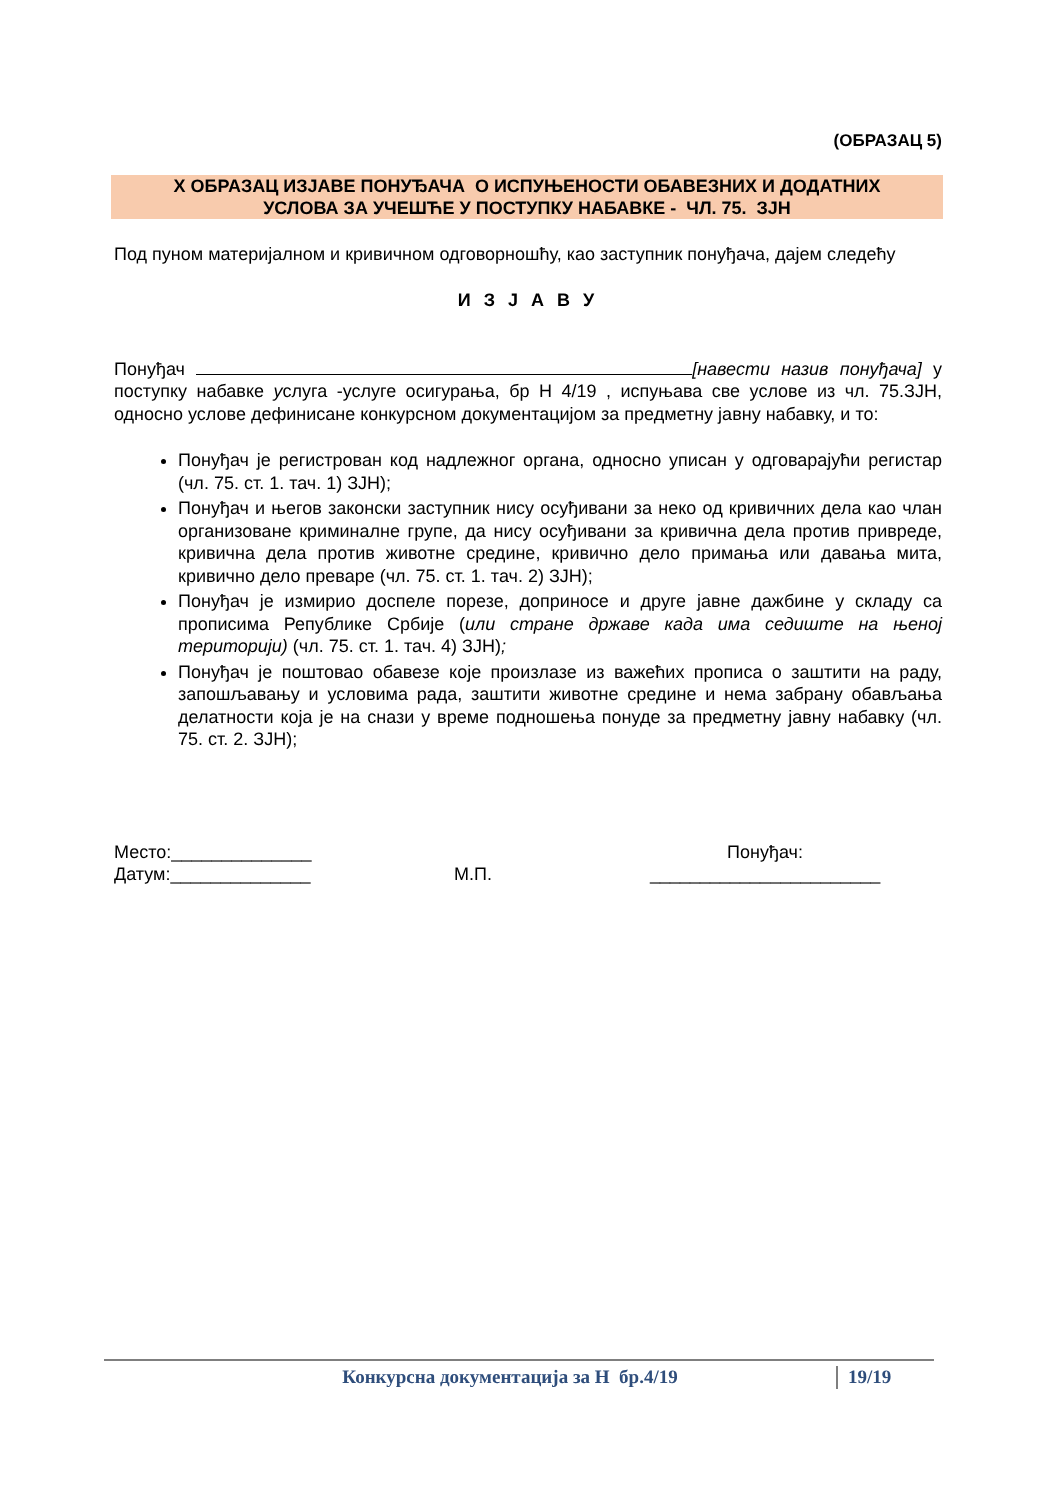(ОБРАЗАЦ 5)
X ОБРАЗАЦ ИЗЈАВЕ ПОНУЂАЧА О ИСПУЊЕНОСТИ ОБАВЕЗНИХ И ДОДАТНИХ
УСЛОВА ЗА УЧЕШЋЕ У ПОСТУПКУ НАБАВКЕ - ЧЛ. 75. ЗЈН
Под пуном материјалном и кривичном одговорношћу, као заступник понуђача, дајем следећу
И З Ј А В У
Понуђач [навести назив понуђача] у поступку набавке услуга -услуге осигурања, бр Н 4/19 , испуњава све услове из чл. 75.ЗЈН, односно услове дефинисане конкурсном документацијом за предметну јавну набавку, и то:
Понуђач је регистрован код надлежног органа, односно уписан у одговарајући регистар (чл. 75. ст. 1. тач. 1) ЗЈН);
Понуђач и његов законски заступник нису осуђивани за неко од кривичних дела као члан организоване криминалне групе, да нису осуђивани за кривична дела против привреде, кривична дела против животне средине, кривично дело примања или давања мита, кривично дело преваре (чл. 75. ст. 1. тач. 2) ЗЈН);
Понуђач је измирио доспеле порезе, доприносе и друге јавне дажбине у складу са прописима Републике Србије (или стране државе када има седиште на њеној територији) (чл. 75. ст. 1. тач. 4) ЗЈН);
Понуђач је поштовао обавезе које произлазе из важећих прописа о заштити на раду, запошљавању и условима рада, заштити животне средине и нема забрану обављања делатности која је на снази у време подношења понуде за предметну јавну набавку (чл. 75. ст. 2. ЗЈН);
Место:______________
Датум:______________
М.П. Понуђач:
_______________________
Конкурсна документација за Н бр.4/19 19/19